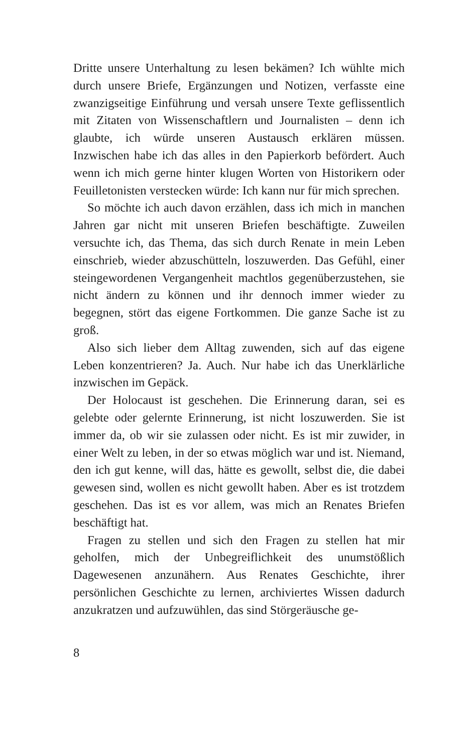Dritte unsere Unterhaltung zu lesen bekämen? Ich wühlte mich durch unsere Briefe, Ergänzungen und Notizen, verfasste eine zwanzigseitige Einführung und versah unsere Texte geflissentlich mit Zitaten von Wissenschaftlern und Journalisten – denn ich glaubte, ich würde unseren Austausch erklären müssen. Inzwischen habe ich das alles in den Papierkorb befördert. Auch wenn ich mich gerne hinter klugen Worten von Historikern oder Feuilletonisten verstecken würde: Ich kann nur für mich sprechen.
So möchte ich auch davon erzählen, dass ich mich in manchen Jahren gar nicht mit unseren Briefen beschäftigte. Zuweilen versuchte ich, das Thema, das sich durch Renate in mein Leben einschrieb, wieder abzuschütteln, loszuwerden. Das Gefühl, einer steingewordenen Vergangenheit machtlos gegenüberzustehen, sie nicht ändern zu können und ihr dennoch immer wieder zu begegnen, stört das eigene Fortkommen. Die ganze Sache ist zu groß.
Also sich lieber dem Alltag zuwenden, sich auf das eigene Leben konzentrieren? Ja. Auch. Nur habe ich das Unerklärliche inzwischen im Gepäck.
Der Holocaust ist geschehen. Die Erinnerung daran, sei es gelebte oder gelernte Erinnerung, ist nicht loszuwerden. Sie ist immer da, ob wir sie zulassen oder nicht. Es ist mir zuwider, in einer Welt zu leben, in der so etwas möglich war und ist. Niemand, den ich gut kenne, will das, hätte es gewollt, selbst die, die dabei gewesen sind, wollen es nicht gewollt haben. Aber es ist trotzdem geschehen. Das ist es vor allem, was mich an Renates Briefen beschäftigt hat.
Fragen zu stellen und sich den Fragen zu stellen hat mir geholfen, mich der Unbegreiflichkeit des unumstößlich Dagewesenen anzunähern. Aus Renates Geschichte, ihrer persönlichen Geschichte zu lernen, archiviertes Wissen dadurch anzukratzen und aufzuwühlen, das sind Störgeräusche ge-
8